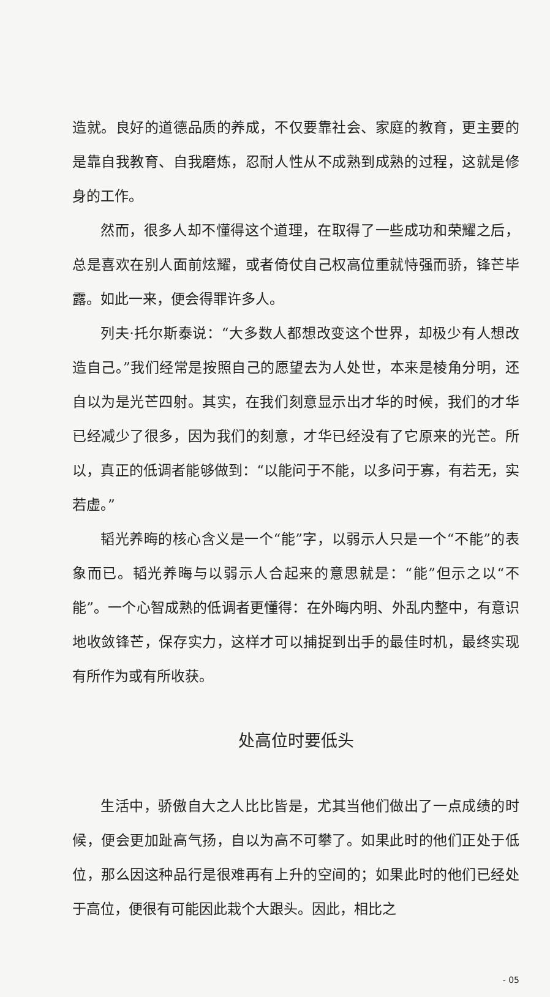造就。良好的道德品质的养成，不仅要靠社会、家庭的教育，更主要的是靠自我教育、自我磨炼，忍耐人性从不成熟到成熟的过程，这就是修身的工作。
然而，很多人却不懂得这个道理，在取得了一些成功和荣耀之后，总是喜欢在别人面前炫耀，或者倚仗自己权高位重就恃强而骄，锋芒毕露。如此一来，便会得罪许多人。
列夫·托尔斯泰说：“大多数人都想改变这个世界，却极少有人想改造自己。”我们经常是按照自己的愿望去为人处世，本来是棱角分明，还自以为是光芒四射。其实，在我们刻意显示出才华的时候，我们的才华已经减少了很多，因为我们的刻意，才华已经没有了它原来的光芒。所以，真正的低调者能够做到：“以能问于不能，以多问于寡，有若无，实若虚。”
韬光养晦的核心含义是一个“能”字，以弱示人只是一个“不能”的表象而已。韬光养晦与以弱示人合起来的意思就是：“能”但示之以“不能”。一个心智成熟的低调者更懂得：在外晦内明、外乱内整中，有意识地收敛锋芒，保存实力，这样才可以捕捉到出手的最佳时机，最终实现有所作为或有所收获。
处高位时要低头
生活中，骄傲自大之人比比皆是，尤其当他们做出了一点成绩的时候，便会更加趾高气扬，自以为高不可攀了。如果此时的他们正处于低位，那么因这种品行是很难再有上升的空间的；如果此时的他们已经处于高位，便很有可能因此栽个大跟头。因此，相比之
- 05